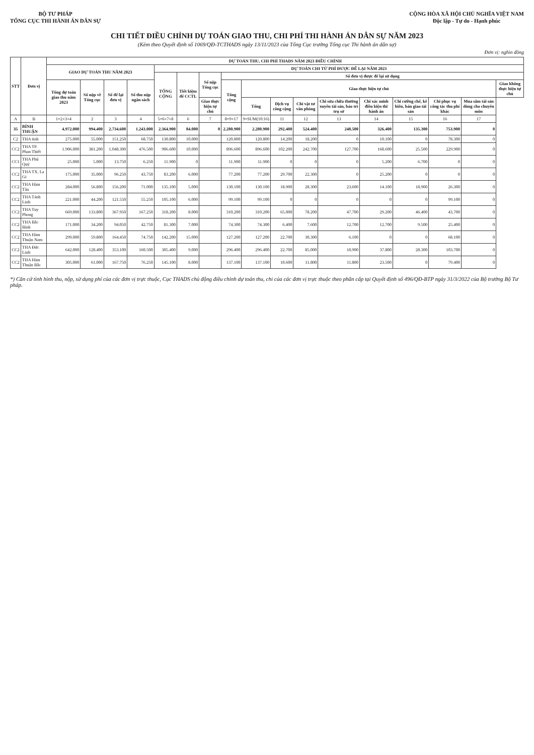BỘ TƯ PHÁP
TỔNG CỤC THI HÀNH ÁN DÂN SỰ
CỘNG HÒA XÃ HỘI CHỦ NGHĨA VIỆT NAM
Độc lập - Tự do - Hạnh phúc
CHI TIẾT ĐIỀU CHỈNH DỰ TOÁN GIAO THU, CHI PHÍ THI HÀNH ÁN DÂN SỰ NĂM 2023
(Kèm theo Quyết định số 1069/QĐ-TCTHADS ngày 13/11/2023 của Tổng Cục trưởng Tổng cục Thi hành án dân sự)
Đơn vị: nghìn đồng
| STT | Đơn vị | DỰ TOÁN THU, CHI PHÍ THADS NĂM 2023 ĐIỀU CHỈNH | | | | | | | | | | | | | | | | |
| --- | --- | --- | --- | --- | --- | --- | --- | --- | --- | --- | --- | --- | --- | --- | --- | --- | --- | --- |
| | | GIAO DỰ TOÁN THU NĂM 2023 | | | | DỰ TOÁN CHI TỪ PHÍ ĐƯỢC ĐỂ LẠI NĂM 2023 | | | | | | | | | | | | |
| | | | | | | TỔNG CỘNG | Tiết kiệm để CCTL | Số nộp Tổng cục | Số đơn vị được để lại sử dụng | | | | | | | | | |
| | | Tổng dự toán giao thu năm 2023 | Số nộp về Tổng cục | Số để lại đơn vị | Số thu nộp ngân sách | | | | Tổng cộng | Giao thực hiện tự chủ | | | | | | | | Giao không thực hiện tự chủ |
| | | | | | | | | Giao thực hiện tự chủ | | Tổng | Dịch vụ công cộng | Chi vật tư văn phòng | Chi sửa chữa thường xuyên tài sản, bảo trì trụ sở | Chi xác minh điều kiện thi hành án | Chi cưỡng chế, kê biên, bán giao tài sản | Chi phục vụ công tác thu phí khác | Mua sắm tài sản dùng cho chuyên môn | |
| A | B | 1=2+3+4 | 2 | 3 | 4 | 5=6+7+8 | 6 | 7 | 8=9+17 | 9=SUM(10:16) | 11 | 12 | 13 | 14 | 15 | 16 | 17 | |
| 35 | BÌNH THUẬN | 4.972.000 | 994.400 | 2.734.600 | 1.243.000 | 2.364.900 | 84.000 | 0 | 2.280.900 | 2.280.900 | 292.400 | 524.400 | 248.500 | 326.400 | 135.300 | 753.900 | 0 | |
| C2 | THA tỉnh | 275.000 | 55.000 | 151.250 | 68.750 | 130.800 | 10.000 | | 120.800 | 120.800 | 14.200 | 18.200 | 0 | 10.100 | 0 | 78.300 | 0 | |
| CC2 | THA TP. Phan Thiết | 1.906.000 | 381.200 | 1.048.300 | 476.500 | 906.600 | 10.000 | | 896.600 | 896.600 | 102.200 | 242.700 | 127.700 | 168.600 | 25.500 | 229.900 | 0 | |
| CC1 | THA Phú Quý | 25.000 | 5.000 | 13.750 | 6.250 | 11.900 | 0 | | 11.900 | 11.900 | 0 | 0 | 0 | 5.200 | 6.700 | 0 | 0 | |
| CC2 | THA TX. La Gi | 175.000 | 35.000 | 96.250 | 43.750 | 83.200 | 6.000 | | 77.200 | 77.200 | 29.700 | 22.300 | 0 | 25.200 | 0 | 0 | 0 | |
| CC2 | THA Hàm Tân | 284.000 | 56.800 | 156.200 | 71.000 | 135.100 | 5.000 | | 130.100 | 130.100 | 18.900 | 28.300 | 23.600 | 14.100 | 18.900 | 26.300 | 0 | |
| CC2 | THA Tánh Linh | 221.000 | 44.200 | 121.550 | 55.250 | 105.100 | 6.000 | | 99.100 | 99.100 | 0 | 0 | 0 | 0 | 0 | 99.100 | 0 | |
| CC2 | THA Tuy Phong | 669.000 | 133.800 | 367.950 | 167.250 | 318.200 | 8.000 | | 310.200 | 310.200 | 65.000 | 78.200 | 47.700 | 29.200 | 46.400 | 43.700 | 0 | |
| CC2 | THA Bắc Bình | 171.000 | 34.200 | 94.050 | 42.750 | 81.300 | 7.000 | | 74.300 | 74.300 | 6.400 | 7.600 | 12.700 | 12.700 | 9.500 | 25.400 | 0 | |
| CC2 | THA Hàm Thuận Nam | 299.000 | 59.800 | 164.450 | 74.750 | 142.200 | 15.000 | | 127.200 | 127.200 | 22.700 | 30.300 | 6.100 | 0 | 0 | 68.100 | 0 | |
| CC2 | THA Đức Linh | 642.000 | 128.400 | 353.100 | 160.500 | 305.400 | 9.000 | | 296.400 | 296.400 | 22.700 | 85.000 | 18.900 | 37.800 | 28.300 | 103.700 | 0 | |
| CC2 | THA Hàm Thuận Bắc | 305.000 | 61.000 | 167.750 | 76.250 | 145.100 | 8.000 | | 137.100 | 137.100 | 10.600 | 11.800 | 11.800 | 23.500 | 0 | 79.400 | 0 | |
*) Căn cứ tình hình thu, nộp, sử dụng phí của các đơn vị trực thuộc, Cục THADS chủ động điều chỉnh dự toán thu, chi của các đơn vị trực thuộc theo phân cấp tại Quyết định số 496/QĐ-BTP ngày 31/3/2022 của Bộ trưởng Bộ Tư pháp.